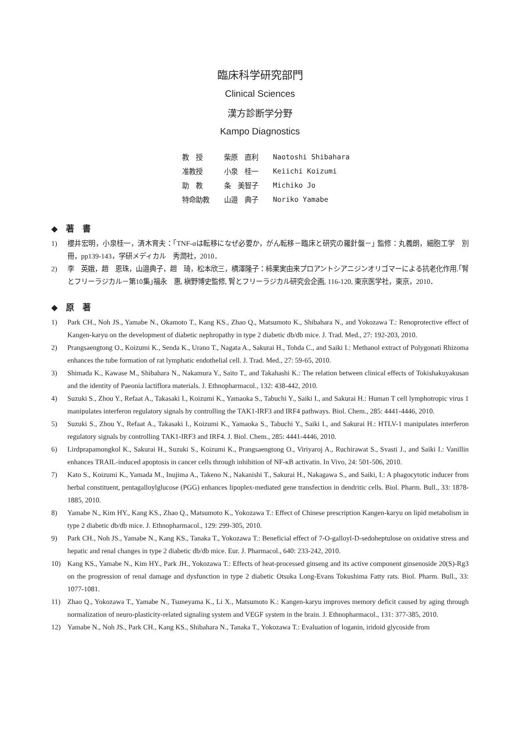臨床科学研究部門
Clinical Sciences
漢方診断学分野
Kampo Diagnostics
| 教 授 | 柴原 直利 | Naotoshi Shibahara |
| 准教授 | 小泉 桂一 | Keiichi Koizumi |
| 助 教 | 条 美智子 | Michiko Jo |
| 特命助教 | 山邉 典子 | Noriko Yamabe |
◆　著　書
1) 櫻井宏明，小泉桂一，済木育夫：｢TNF-αは転移になぜ必要か，がん転移－臨床と研究の羅針盤－｣ 監修：丸義朗，細胞工学　別冊，pp139-143，学研メディカル　秀潤社，2010．
2) 李　英娥，趙　恩珠，山邉典子，趙　琦，松本欣三，横澤隆子：柿果実由来プロアントシアニジンオリゴマーによる抗老化作用.｢腎とフリーラジカル－第10集｣福永　惠, 槇野博史監修, 腎とフリーラジカル研究会企画, 116-120, 東京医学社，東京，2010．
◆　原　著
1) Park CH., Noh JS., Yamabe N., Okamoto T., Kang KS., Zhao Q., Matsumoto K., Shibahara N., and Yokozawa T.: Renoprotective effect of Kangen-karyu on the development of diabetic nephropathy in type 2 diabetic db/db mice. J. Trad. Med., 27: 192-203, 2010.
2) Prangsaengtong O., Koizumi K., Senda K., Urano T., Nagata A., Sakurai H., Tohda C., and Saiki I.: Methanol extract of Polygonati Rhizoma enhances the tube formation of rat lymphatic endothelial cell. J. Trad. Med., 27: 59-65, 2010.
3) Shimada K., Kawase M., Shibahara N., Nakamura Y., Saito T., and Takahashi K.: The relation between clinical effects of Tokishakuyakusan and the identity of Paeonia lactiflora materials. J. Ethnopharmacol., 132: 438-442, 2010.
4) Suzuki S., Zhou Y., Refaat A., Takasaki I., Koizumi K., Yamaoka S., Tabuchi Y., Saiki I., and Sakurai H.: Human T cell lymphotropic virus 1 manipulates interferon regulatory signals by controlling the TAK1-IRF3 and IRF4 pathways. Biol. Chem., 285: 4441-4446, 2010.
5) Suzuki S., Zhou Y., Refaat A., Takasaki I., Koizumi K., Yamaoka S., Tabuchi Y., Saiki I., and Sakurai H.: HTLV-1 manipulates interferon regulatory signals by controlling TAK1-IRF3 and IRF4. J. Biol. Chem., 285: 4441-4446, 2010.
6) Lirdprapamongkol K., Sakurai H., Suzuki S., Koizumi K., Prangsaengtong O., Viriyaroj A., Ruchirawat S., Svasti J., and Saiki I.: Vanillin enhances TRAIL-induced apoptosis in cancer cells through inhibition of NF-κB activatin. In Vivo, 24: 501-506, 2010.
7) Kato S., Koizumi K., Yamada M., Inujima A., Takeno N., Nakanishi T., Sakurai H., Nakagawa S., and Saiki, I.: A phagocytotic inducer from herbal constituent, pentagalloylglucose (PGG) enhances lipoplex-mediated gene transfection in dendritic cells. Biol. Pharm. Bull., 33: 1878-1885, 2010.
8) Yamabe N., Kim HY., Kang KS., Zhao Q., Matsumoto K., Yokozawa T.: Effect of Chinese prescription Kangen-karyu on lipid metabolism in type 2 diabetic db/db mice. J. Ethnopharmacol., 129: 299-305, 2010.
9) Park CH., Noh JS., Yamabe N., Kang KS., Tanaka T., Yokozawa T.: Beneficial effect of 7-O-galloyl-D-sedoheptulose on oxidative stress and hepatic and renal changes in type 2 diabetic db/db mice. Eur. J. Pharmacol., 640: 233-242, 2010.
10) Kang KS., Yamabe N., Kim HY., Park JH., Yokozawa T.: Effects of heat-processed ginseng and its active component ginsenoside 20(S)-Rg3 on the progression of renal damage and dysfunction in type 2 diabetic Otsuka Long-Evans Tokushima Fatty rats. Biol. Pharm. Bull., 33: 1077-1081.
11) Zhao Q., Yokozawa T., Yamabe N., Tsuneyama K., Li X., Matsumoto K.: Kangen-karyu improves memory deficit caused by aging through normalization of neuro-plasticity-related signaling system and VEGF system in the brain. J. Ethnopharmacol., 131: 377-385, 2010.
12) Yamabe N., Noh JS., Park CH., Kang KS., Shibahara N., Tanaka T., Yokozawa T.: Evaluation of loganin, iridoid glycoside from